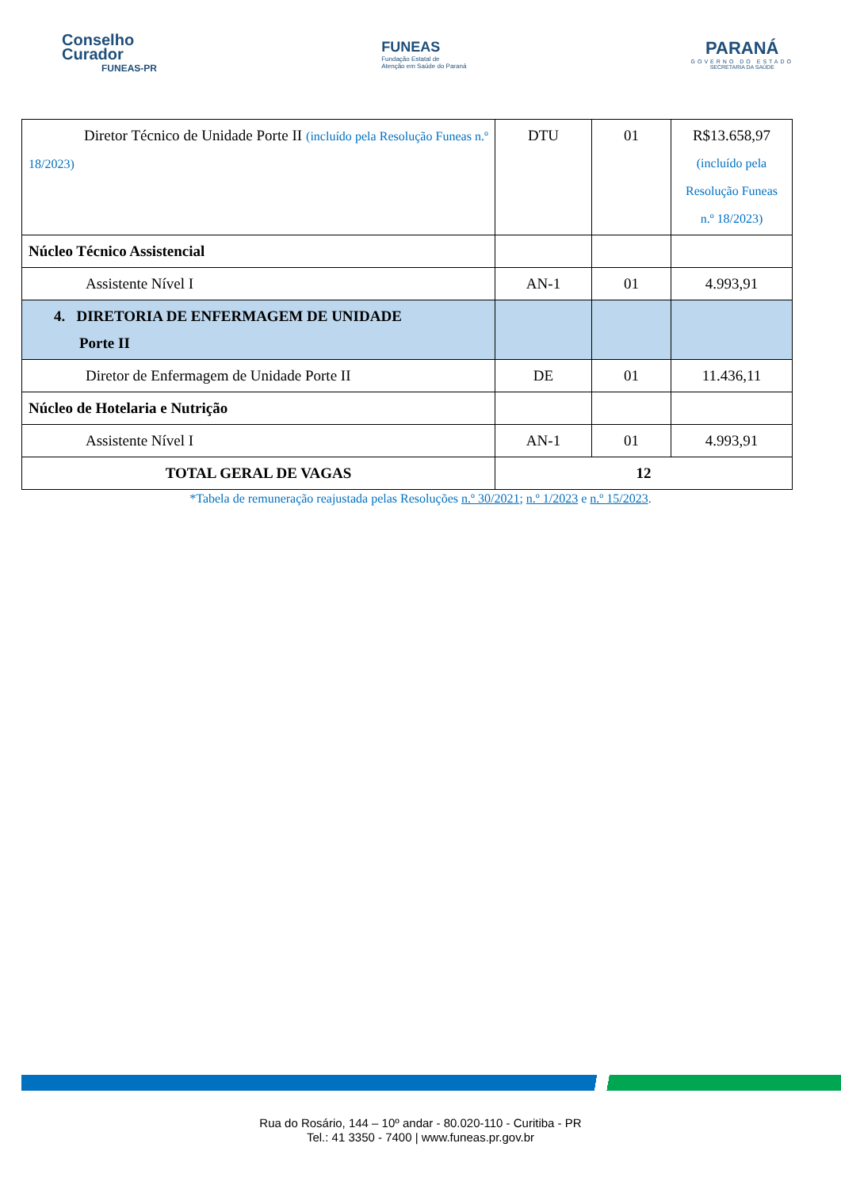Conselho
Curador
FUNEAS-PR
FUNEAS
Fundação Estatal de
Atenção em Saúde do Paraná
PARANÁ
GOVERNO DO ESTADO
SECRETARIA DA SAÚDE
| Diretor Técnico de Unidade Porte II (incluído pela Resolução Funeas n.º 18/2023) | DTU | 01 | R$13.658,97 (incluído pela Resolução Funeas n.º 18/2023) |
| Núcleo Técnico Assistencial | | | |
| Assistente Nível I | AN-1 | 01 | 4.993,91 |
| 4. DIRETORIA DE ENFERMAGEM DE UNIDADE Porte II | | | |
| Diretor de Enfermagem de Unidade Porte II | DE | 01 | 11.436,11 |
| Núcleo de Hotelaria e Nutrição | | | |
| Assistente Nível I | AN-1 | 01 | 4.993,91 |
| TOTAL GERAL DE VAGAS | 12 | | |
*Tabela de remuneração reajustada pelas Resoluções n.º 30/2021; n.º 1/2023 e n.º 15/2023.
Rua do Rosário, 144 – 10º andar - 80.020-110 - Curitiba - PR
Tel.: 41 3350 - 7400 | www.funeas.pr.gov.br